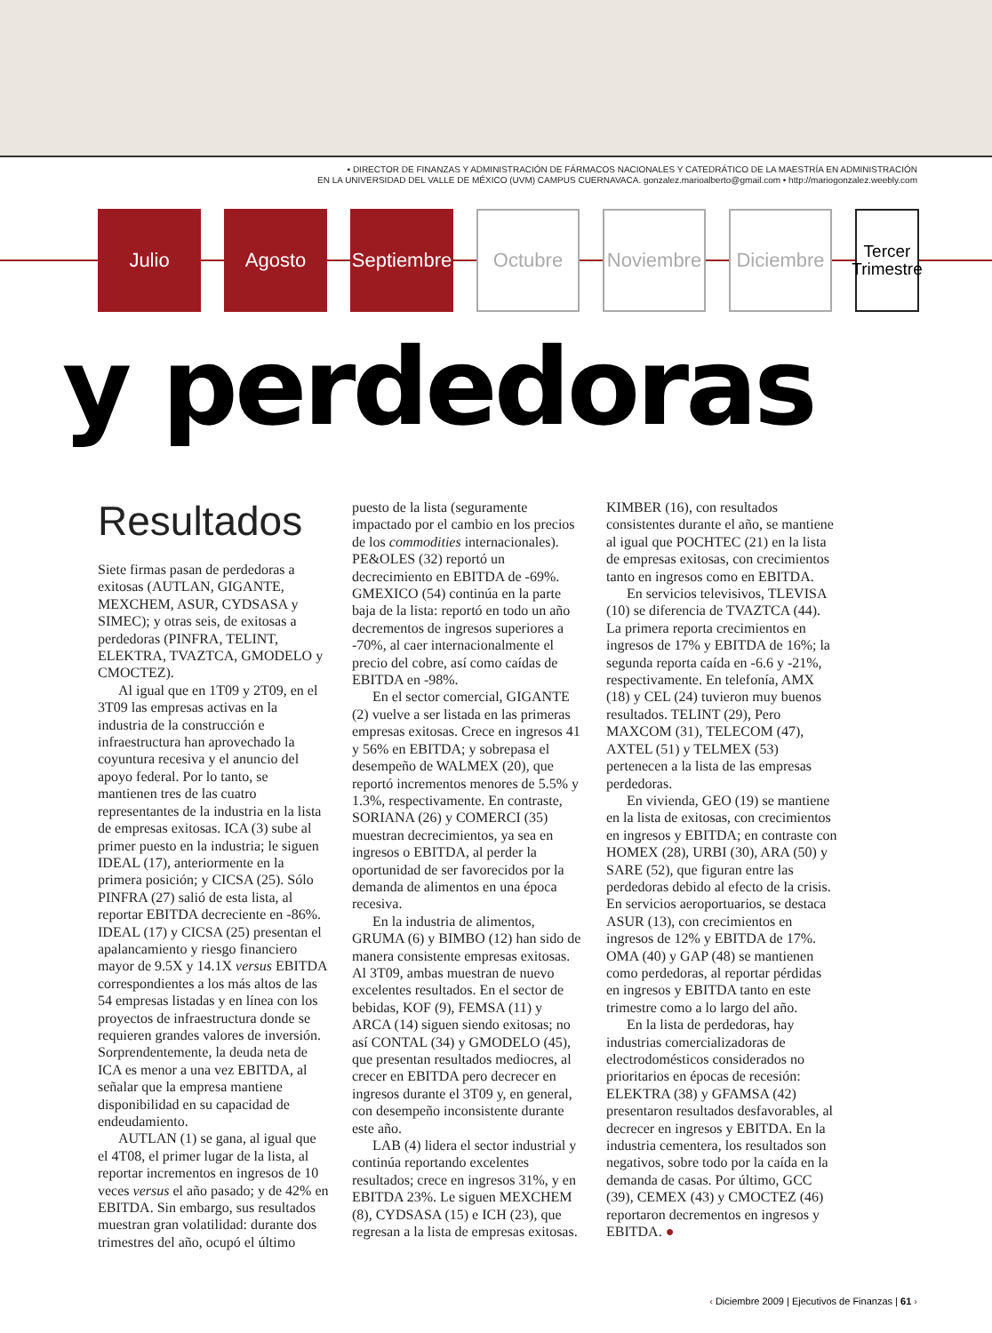▪ DIRECTOR DE FINANZAS Y ADMINISTRACIÓN DE FÁRMACOS NACIONALES Y CATEDRÁTICO DE LA MAESTRÍA EN ADMINISTRACIÓN
EN LA UNIVERSIDAD DEL VALLE DE MÉXICO (UVM) CAMPUS CUERNAVACA. gonzalez.marioalberto@gmail.com • http://mariogonzalez.weebly.com
Julio Agosto Septiembre
Octubre Noviembre
Diciembre
Tercer Trimestre
y perdedoras
Resultados
Siete firmas pasan de perdedoras a exitosas (AUTLAN, GIGANTE, MEXCHEM, ASUR, CYDSASA y SIMEC); y otras seis, de exitosas a perdedoras (PINFRA, TELINT, ELEKTRA, TVAZTCA, GMODELO y CMOCTEZ).
Al igual que en 1T09 y 2T09, en el 3T09 las empresas activas en la industria de la construcción e infraestructura han aprovechado la coyuntura recesiva y el anuncio del apoyo federal. Por lo tanto, se mantienen tres de las cuatro representantes de la industria en la lista de empresas exitosas. ICA (3) sube al primer puesto en la industria; le siguen IDEAL (17), anteriormente en la primera posición; y CICSA (25). Sólo PINFRA (27) salió de esta lista, al reportar EBITDA decreciente en -86%. IDEAL (17) y CICSA (25) presentan el apalancamiento y riesgo financiero mayor de 9.5X y 14.1X versus EBITDA correspondientes a los más altos de las 54 empresas listadas y en línea con los proyectos de infraestructura donde se requieren grandes valores de inversión. Sorprendentemente, la deuda neta de ICA es menor a una vez EBITDA, al señalar que la empresa mantiene disponibilidad en su capacidad de endeudamiento.
AUTLAN (1) se gana, al igual que el 4T08, el primer lugar de la lista, al reportar incrementos en ingresos de 10 veces versus el año pasado; y de 42% en EBITDA. Sin embargo, sus resultados muestran gran volatilidad: durante dos trimestres del año, ocupó el último puesto de la lista (seguramente impactado por el cambio en los precios de los commodities internacionales). PE&OLES (32) reportó un decrecimiento en EBITDA de -69%. GMEXICO (54) continúa en la parte baja de la lista: reportó en todo un año decrementos de ingresos superiores a -70%, al caer internacionalmente el precio del cobre, así como caídas de EBITDA en -98%.
En el sector comercial, GIGANTE (2) vuelve a ser listada en las primeras empresas exitosas. Crece en ingresos 41 y 56% en EBITDA; y sobrepasa el desempeño de WALMEX (20), que reportó incrementos menores de 5.5% y 1.3%, respectivamente. En contraste, SORIANA (26) y COMERCI (35) muestran decrecimientos, ya sea en ingresos o EBITDA, al perder la oportunidad de ser favorecidos por la demanda de alimentos en una época recesiva.
En la industria de alimentos, GRUMA (6) y BIMBO (12) han sido de manera consistente empresas exitosas. Al 3T09, ambas muestran de nuevo excelentes resultados. En el sector de bebidas, KOF (9), FEMSA (11) y ARCA (14) siguen siendo exitosas; no así CONTAL (34) y GMODELO (45), que presentan resultados mediocres, al crecer en EBITDA pero decrecer en ingresos durante el 3T09 y, en general, con desempeño inconsistente durante este año.
LAB (4) lidera el sector industrial y continúa reportando excelentes resultados; crece en ingresos 31%, y en EBITDA 23%. Le siguen MEXCHEM (8), CYDSASA (15) e ICH (23), que regresan a la lista de empresas exitosas. KIMBER (16), con resultados consistentes durante el año, se mantiene al igual que POCHTEC (21) en la lista de empresas exitosas, con crecimientos tanto en ingresos como en EBITDA.
En servicios televisivos, TLEVISA (10) se diferencia de TVAZTCA (44). La primera reporta crecimientos en ingresos de 17% y EBITDA de 16%; la segunda reporta caída en -6.6 y -21%, respectivamente. En telefonía, AMX (18) y CEL (24) tuvieron muy buenos resultados. TELINT (29), Pero MAXCOM (31), TELECOM (47), AXTEL (51) y TELMEX (53) pertenecen a la lista de las empresas perdedoras.
En vivienda, GEO (19) se mantiene en la lista de exitosas, con crecimientos en ingresos y EBITDA; en contraste con HOMEX (28), URBI (30), ARA (50) y SARE (52), que figuran entre las perdedoras debido al efecto de la crisis. En servicios aeroportuarios, se destaca ASUR (13), con crecimientos en ingresos de 12% y EBITDA de 17%. OMA (40) y GAP (48) se mantienen como perdedoras, al reportar pérdidas en ingresos y EBITDA tanto en este trimestre como a lo largo del año.
En la lista de perdedoras, hay industrias comercializadoras de electrodomésticos considerados no prioritarios en épocas de recesión: ELEKTRA (38) y GFAMSA (42) presentaron resultados desfavorables, al decrecer en ingresos y EBITDA. En la industria cementera, los resultados son negativos, sobre todo por la caída en la demanda de casas. Por último, GCC (39), CEMEX (43) y CMOCTEZ (46) reportaron decrementos en ingresos y EBITDA. ●
‹ Diciembre 2009 | Ejecutivos de Finanzas | 61 ›